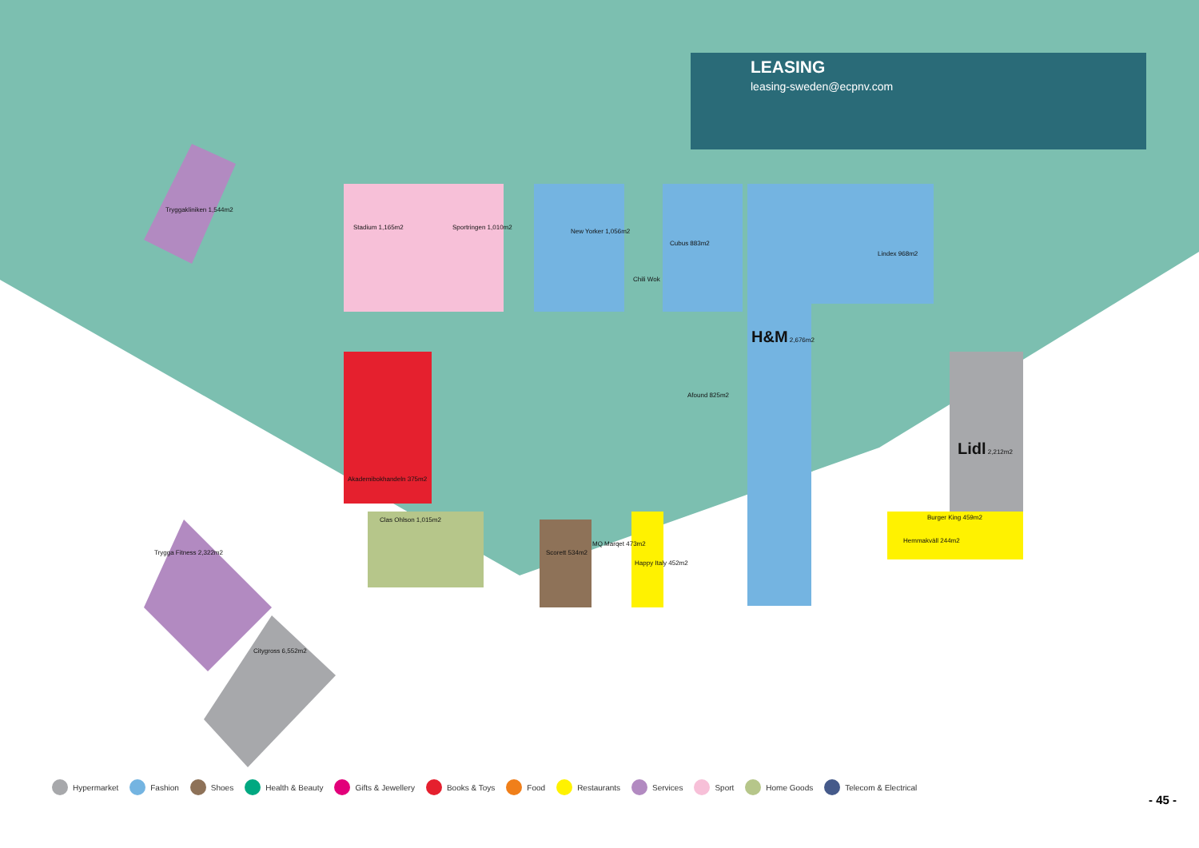LEASING
leasing-sweden@ecpnv.com
Tryggakliniken 1,544m2
Stadium 1,165m2 Sportringen 1,010m2
New Yorker 1,056m2
Cubus 883m2
Lindex 968m2
H&M 2,676m2
Lidl 2,212m2
Burger King 459m2
Hemmakväll 244m2
Afound 825m2
Clas Ohlson 1,015m2
Scorett 534m2
MQ Marqet 473m2
Trygga Fitness 2,322m2
Citygross 6,552m2
Akademibokhandeln 375m2
Chili Wok
Happy Italy 452m2
Hypermarket Fashion Shoes Health & Beauty Gifts & Jewellery Books & Toys Food Restaurants Services Sport Home Goods Telecom & Electrical
- 45 -